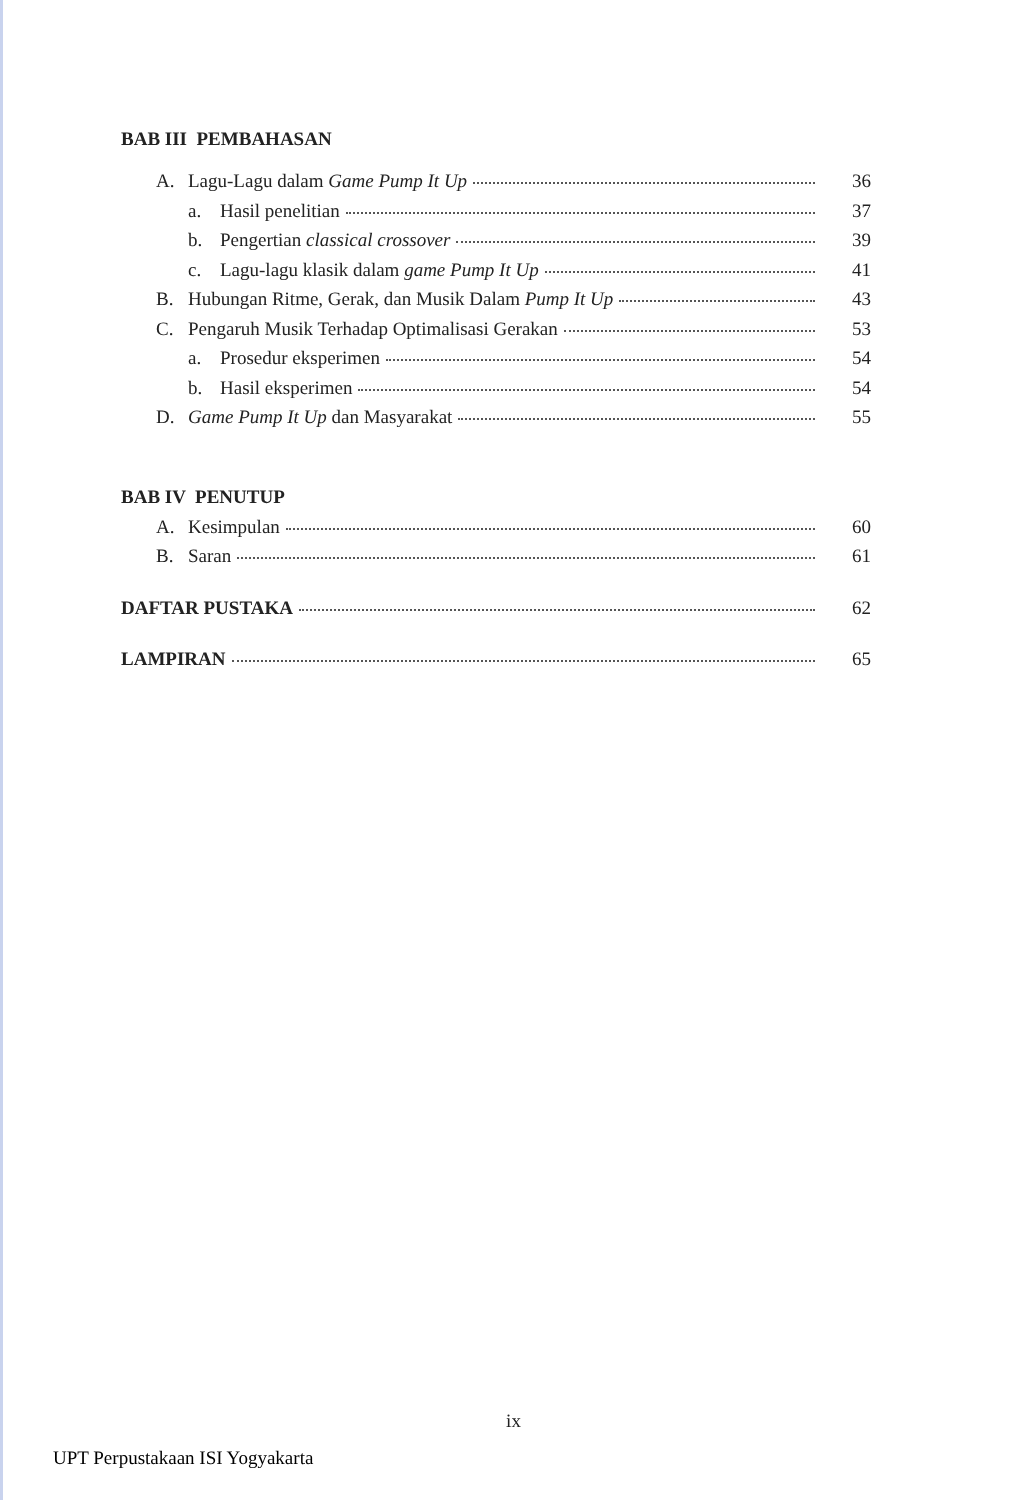BAB III PEMBAHASAN
A. Lagu-Lagu dalam Game Pump It Up 36
a. Hasil penelitian 37
b. Pengertian classical crossover 39
c. Lagu-lagu klasik dalam game Pump It Up 41
B. Hubungan Ritme, Gerak, dan Musik Dalam Pump It Up 43
C. Pengaruh Musik Terhadap Optimalisasi Gerakan 53
a. Prosedur eksperimen 54
b. Hasil eksperimen 54
D. Game Pump It Up dan Masyarakat 55
BAB IV PENUTUP
A. Kesimpulan 60
B. Saran 61
DAFTAR PUSTAKA 62
LAMPIRAN 65
ix
UPT Perpustakaan ISI Yogyakarta